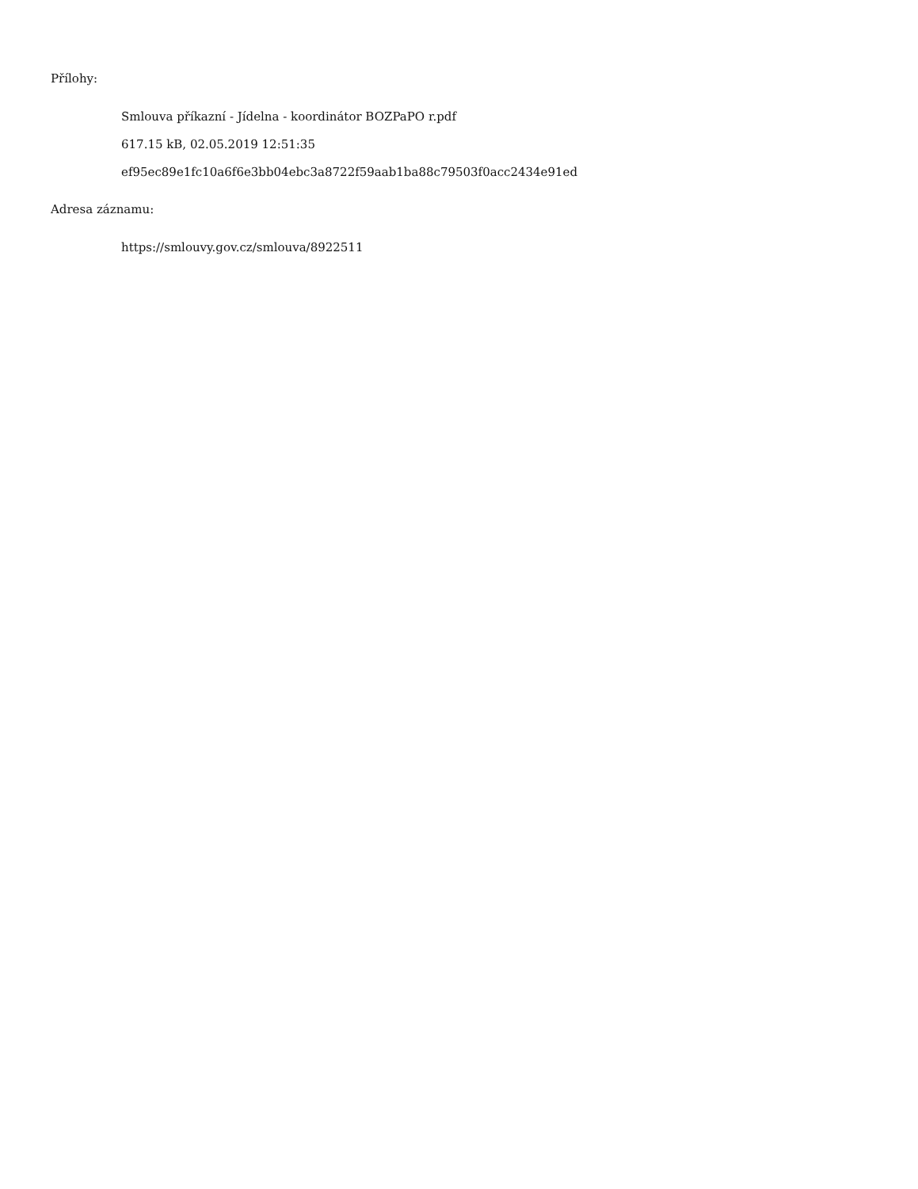Přílohy:
Smlouva příkazní - Jídelna - koordinátor BOZPaPO r.pdf
617.15 kB, 02.05.2019 12:51:35
ef95ec89e1fc10a6f6e3bb04ebc3a8722f59aab1ba88c79503f0acc2434e91ed
Adresa záznamu:
https://smlouvy.gov.cz/smlouva/8922511